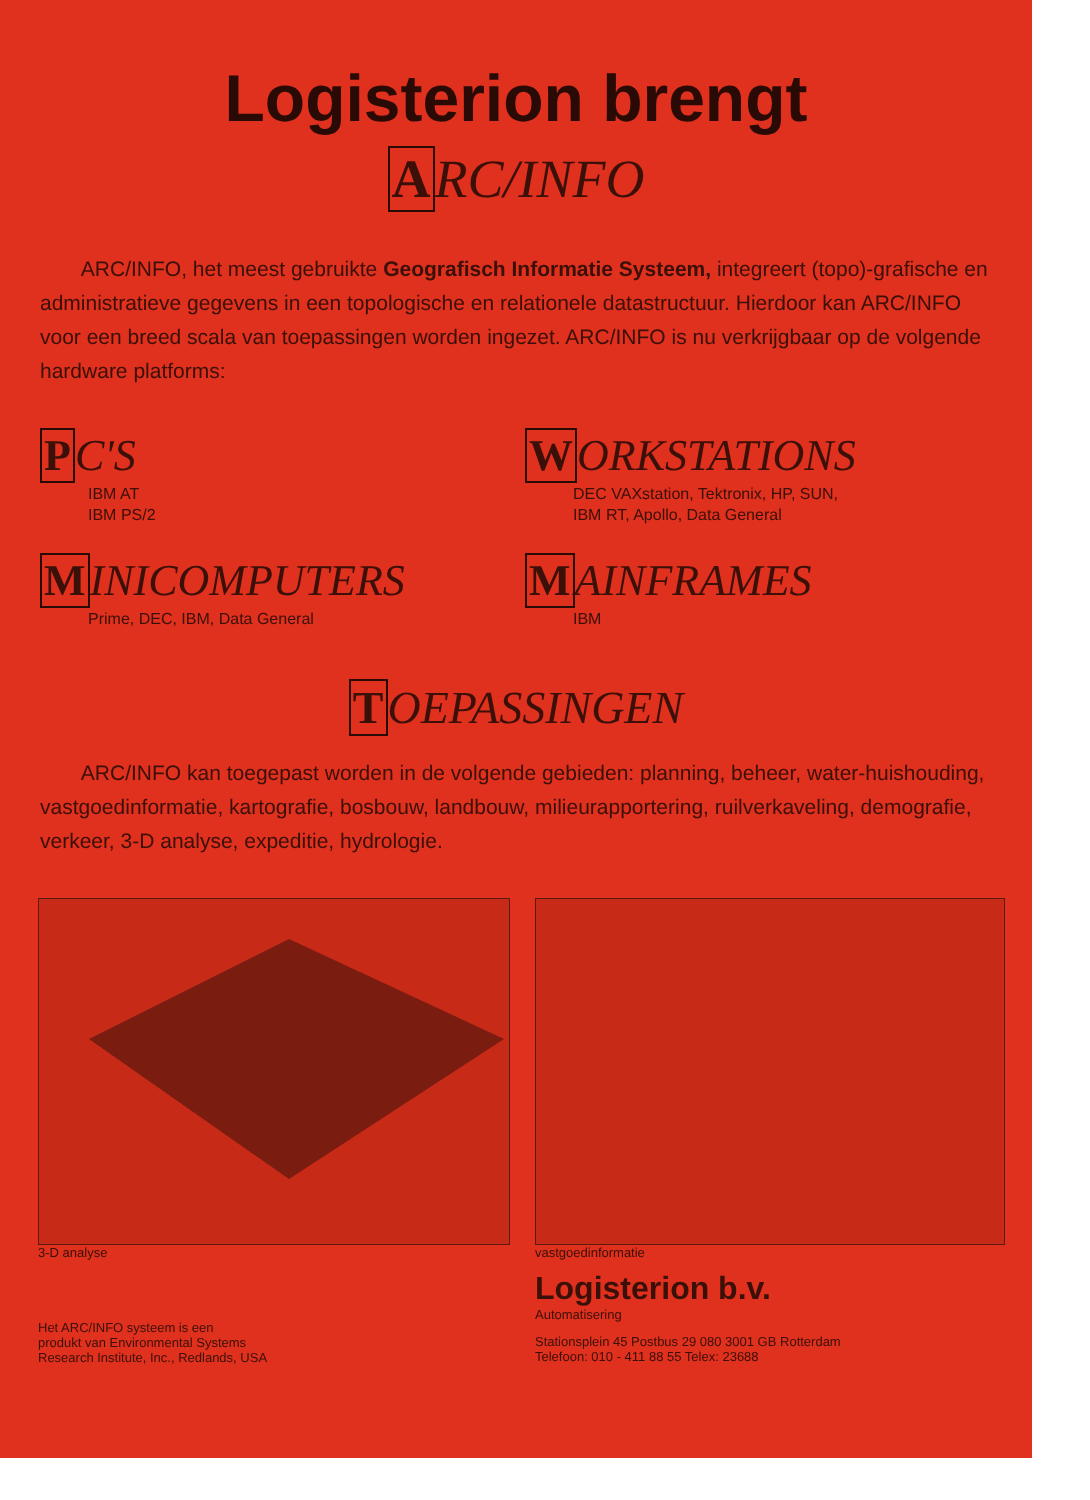Logisterion brengt
ARC/INFO
ARC/INFO, het meest gebruikte Geografisch Informatie Systeem, integreert (topo)-grafische en administratieve gegevens in een topologische en relationele datastructuur. Hierdoor kan ARC/INFO voor een breed scala van toepassingen worden ingezet. ARC/INFO is nu verkrijgbaar op de volgende hardware platforms:
PC'S
IBM AT
IBM PS/2
WORKSTATIONS
DEC VAXstation, Tektronix, HP, SUN,
IBM RT, Apollo, Data General
MINICOMPUTERS
Prime, DEC, IBM, Data General
MAINFRAMES
IBM
TOEPASSINGEN
ARC/INFO kan toegepast worden in de volgende gebieden: planning, beheer, water-huishouding, vastgoedinformatie, kartografie, bosbouw, landbouw, milieurapportering, ruilverkaveling, demografie, verkeer, 3-D analyse, expeditie, hydrologie.
3-D analyse
Het ARC/INFO systeem is een
produkt van Environmental Systems
Research Institute, Inc., Redlands, USA
vastgoedinformatie
Logisterion b.v.
Automatisering
Stationsplein 45 Postbus 29 080 3001 GB Rotterdam
Telefoon: 010 - 411 88 55 Telex: 23688